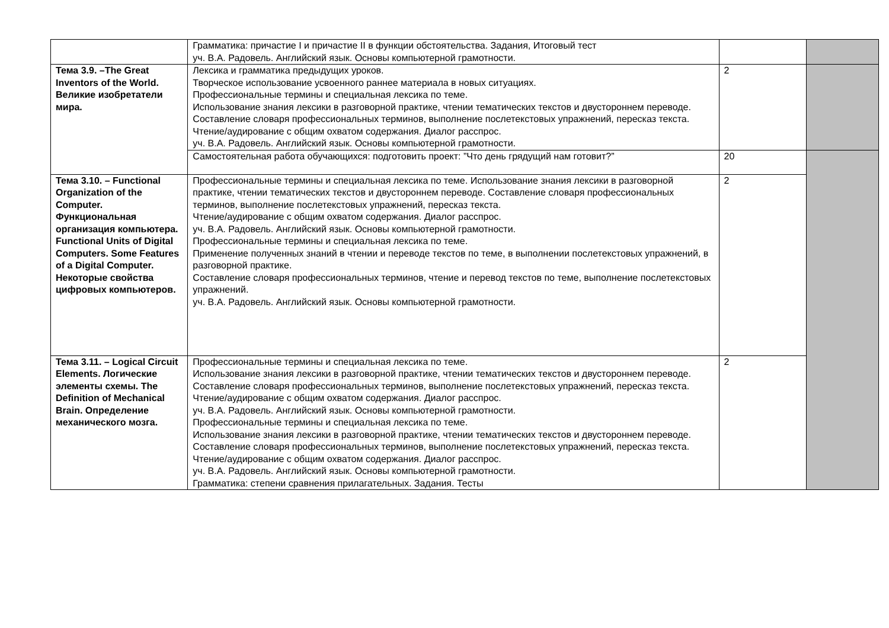| | Грамматика: причастие I и причастие II в функции обстоятельства. Задания, Итоговый тест уч. В.А. Радовель. Английский язык. Основы компьютерной грамотности. | | |
| Тема 3.9. –The Great Inventors of the World. Великие изобретатели мира. | Лексика и грамматика предыдущих уроков. Творческое использование усвоенного раннее материала в новых ситуациях. Профессиональные термины и специальная лексика по теме. Использование знания лексики в разговорной практике, чтении тематических текстов и двустороннем переводе. Составление словаря профессиональных терминов, выполнение послетекстовых упражнений, пересказ текста. Чтение/аудирование с общим охватом содержания. Диалог расспрос. уч. В.А. Радовель. Английский язык. Основы компьютерной грамотности. | 2 | |
| | Самостоятельная работа обучающихся: подготовить проект: ”Что день грядущий нам готовит?” | 20 | |
| Тема 3.10. – Functional Organization of the Computer. Функциональная организация компьютера. Functional Units of Digital Computers. Some Features of a Digital Computer. Некоторые свойства цифровых компьютеров. | Профессиональные термины и специальная лексика по теме. Использование знания лексики в разговорной практике, чтении тематических текстов и двустороннем переводе. Составление словаря профессиональных терминов, выполнение послетекстовых упражнений, пересказ текста. Чтение/аудирование с общим охватом содержания. Диалог расспрос. уч. В.А. Радовель. Английский язык. Основы компьютерной грамотности. Профессиональные термины и специальная лексика по теме. Применение полученных знаний в чтении и переводе текстов по теме, в выполнении послетекстовых упражнений, в разговорной практике. Составление словаря профессиональных терминов, чтение и перевод текстов по теме, выполнение послетекстовых упражнений. уч. В.А. Радовель. Английский язык. Основы компьютерной грамотности. | 2 | |
| Тема 3.11. – Logical Circuit Elements. Логические элементы схемы. The Definition of Mechanical Brain. Определение механического мозга. | Профессиональные термины и специальная лексика по теме. Использование знания лексики в разговорной практике, чтении тематических текстов и двустороннем переводе. Составление словаря профессиональных терминов, выполнение послетекстовых упражнений, пересказ текста. Чтение/аудирование с общим охватом содержания. Диалог расспрос. уч. В.А. Радовель. Английский язык. Основы компьютерной грамотности. Профессиональные термины и специальная лексика по теме. Использование знания лексики в разговорной практике, чтении тематических текстов и двустороннем переводе. Составление словаря профессиональных терминов, выполнение послетекстовых упражнений, пересказ текста. Чтение/аудирование с общим охватом содержания. Диалог расспрос. уч. В.А. Радовель. Английский язык. Основы компьютерной грамотности. Грамматика: степени сравнения прилагательных. Задания. Тесты | 2 | |